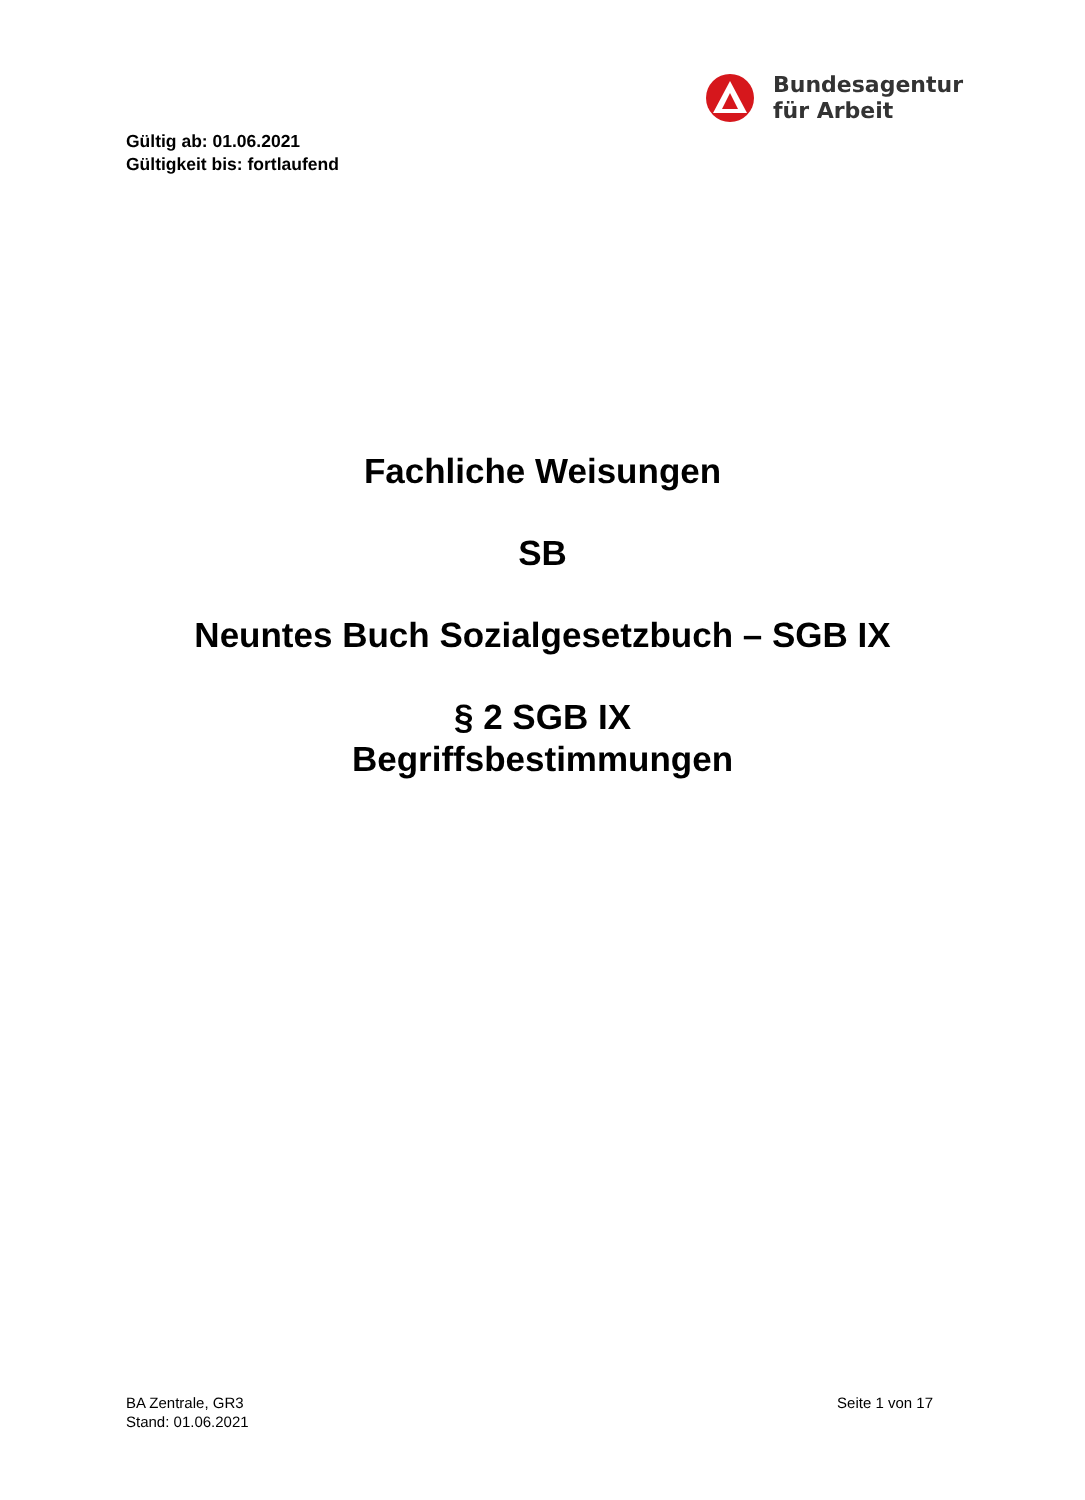Bundesagentur
für Arbeit
Gültig ab: 01.06.2021
Gültigkeit bis: fortlaufend
Fachliche Weisungen
SB
Neuntes Buch Sozialgesetzbuch – SGB IX
§ 2 SGB IX
Begriffsbestimmungen
BA Zentrale, GR3
Stand: 01.06.2021
Seite 1 von 17